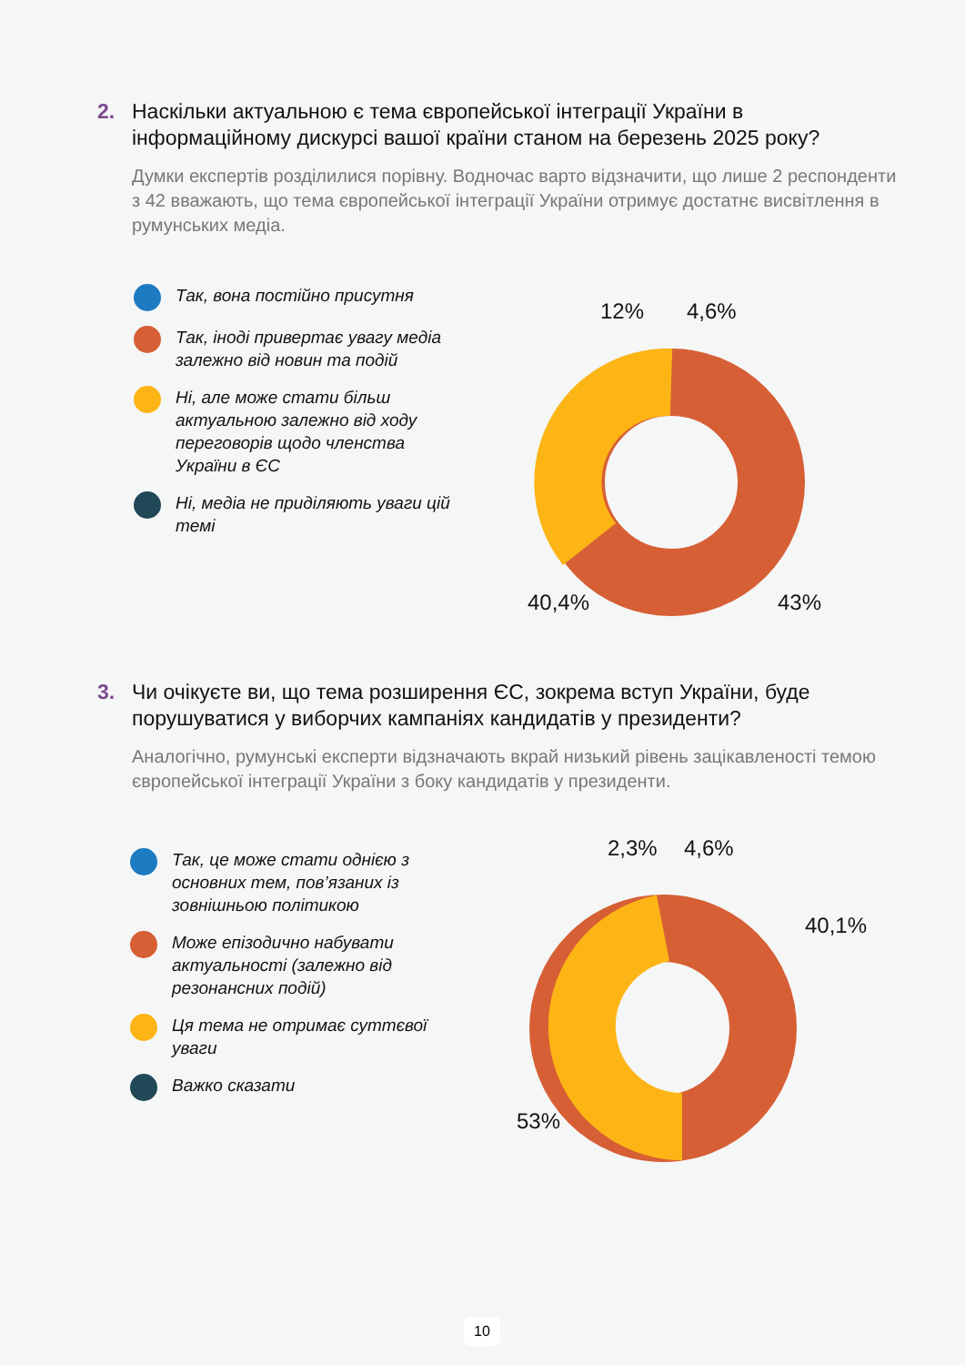2. Наскільки актуальною є тема європейської інтеграції України в інформаційному дискурсі вашої країни станом на березень 2025 року?
Думки експертів розділилися порівну. Водночас варто відзначити, що лише 2 респонденти з 42 вважають, що тема європейської інтеграції України отримує достатнє висвітлення в румунських медіа.
Так, вона постійно присутня
Так, іноді привертає увагу медіа залежно від новин та подій
Ні, але може стати більш актуальною залежно від ходу переговорів щодо членства України в ЄС
Ні, медіа не приділяють уваги цій темі
40,4%
43%
12%
4,6%
3. Чи очікуєте ви, що тема розширення ЄС, зокрема вступ України, буде порушуватися у виборчих кампаніях кандидатів у президенти?
Аналогічно, румунські експерти відзначають вкрай низький рівень зацікавленості темою європейської інтеграції України з боку кандидатів у президенти.
Так, це може стати однією з основних тем, пов’язаних із зовнішньою політикою
Може епізодично набувати актуальності (залежно від резонансних подій)
Ця тема не отримає суттєвої уваги
Важко сказати
53%
40,1%
2,3%
4,6%
10